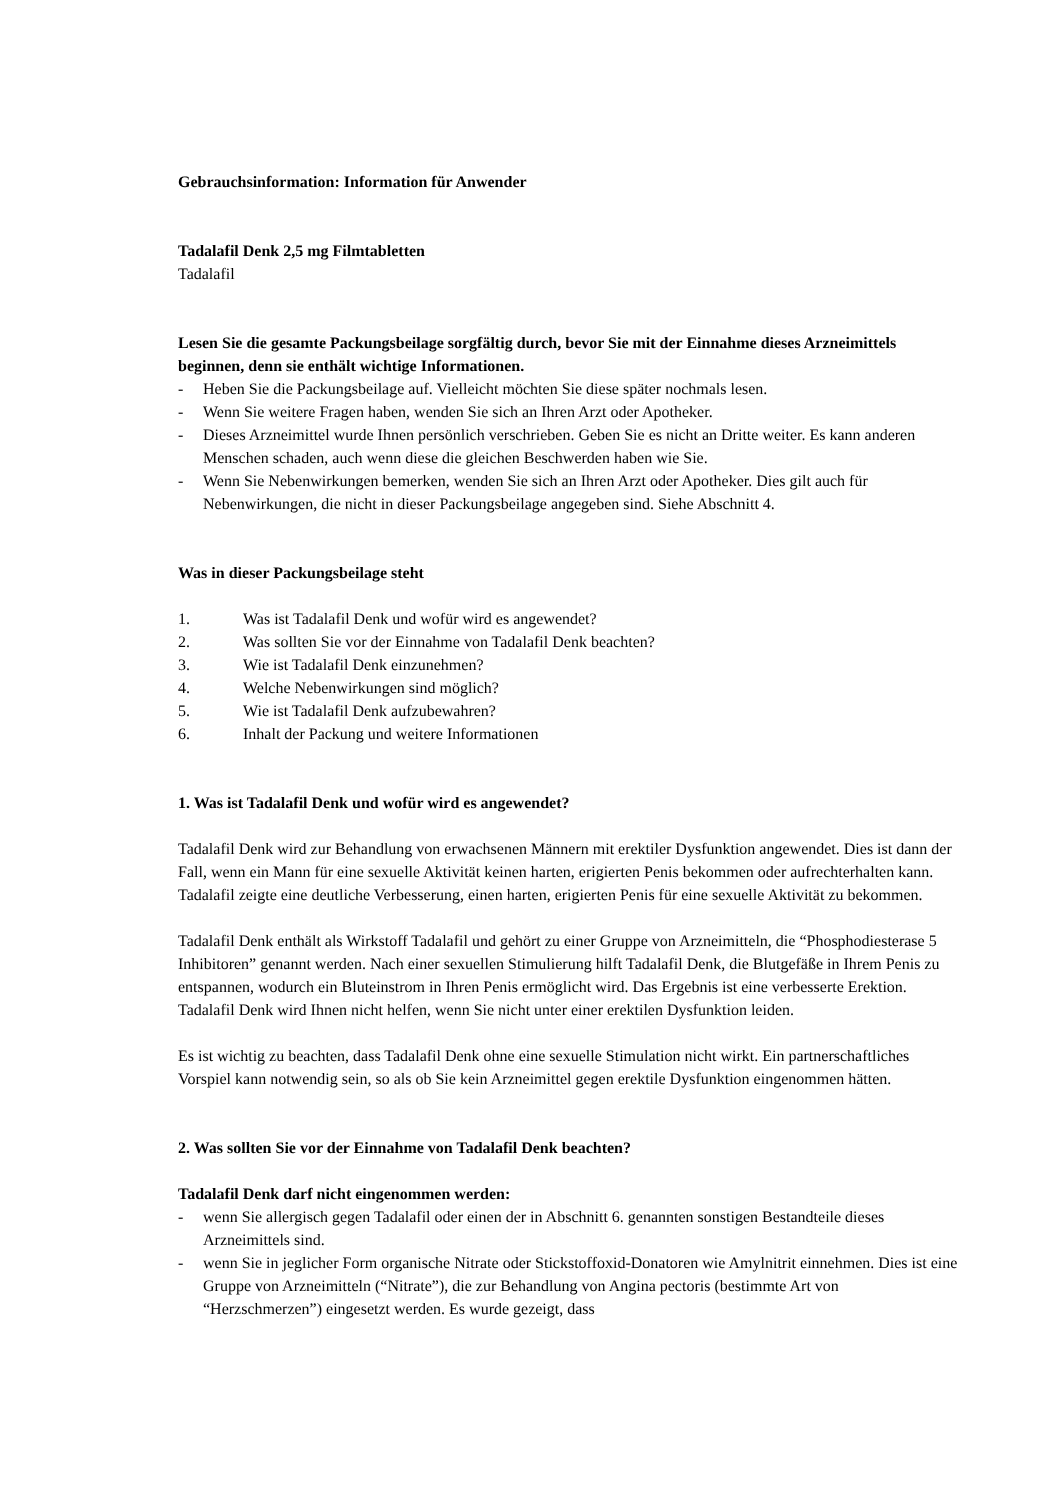Gebrauchsinformation: Information für Anwender
Tadalafil Denk 2,5 mg Filmtabletten
Tadalafil
Lesen Sie die gesamte Packungsbeilage sorgfältig durch, bevor Sie mit der Einnahme dieses Arzneimittels beginnen, denn sie enthält wichtige Informationen.
- Heben Sie die Packungsbeilage auf. Vielleicht möchten Sie diese später nochmals lesen.
- Wenn Sie weitere Fragen haben, wenden Sie sich an Ihren Arzt oder Apotheker.
- Dieses Arzneimittel wurde Ihnen persönlich verschrieben. Geben Sie es nicht an Dritte weiter. Es kann anderen Menschen schaden, auch wenn diese die gleichen Beschwerden haben wie Sie.
- Wenn Sie Nebenwirkungen bemerken, wenden Sie sich an Ihren Arzt oder Apotheker. Dies gilt auch für Nebenwirkungen, die nicht in dieser Packungsbeilage angegeben sind. Siehe Abschnitt 4.
Was in dieser Packungsbeilage steht
1. Was ist Tadalafil Denk und wofür wird es angewendet?
2. Was sollten Sie vor der Einnahme von Tadalafil Denk beachten?
3. Wie ist Tadalafil Denk einzunehmen?
4. Welche Nebenwirkungen sind möglich?
5. Wie ist Tadalafil Denk aufzubewahren?
6. Inhalt der Packung und weitere Informationen
1. Was ist Tadalafil Denk und wofür wird es angewendet?
Tadalafil Denk wird zur Behandlung von erwachsenen Männern mit erektiler Dysfunktion angewendet. Dies ist dann der Fall, wenn ein Mann für eine sexuelle Aktivität keinen harten, erigierten Penis bekommen oder aufrechterhalten kann. Tadalafil zeigte eine deutliche Verbesserung, einen harten, erigierten Penis für eine sexuelle Aktivität zu bekommen.
Tadalafil Denk enthält als Wirkstoff Tadalafil und gehört zu einer Gruppe von Arzneimitteln, die “Phosphodiesterase 5 Inhibitoren” genannt werden. Nach einer sexuellen Stimulierung hilft Tadalafil Denk, die Blutgefäße in Ihrem Penis zu entspannen, wodurch ein Bluteinstrom in Ihren Penis ermöglicht wird. Das Ergebnis ist eine verbesserte Erektion. Tadalafil Denk wird Ihnen nicht helfen, wenn Sie nicht unter einer erektilen Dysfunktion leiden.
Es ist wichtig zu beachten, dass Tadalafil Denk ohne eine sexuelle Stimulation nicht wirkt. Ein partnerschaftliches Vorspiel kann notwendig sein, so als ob Sie kein Arzneimittel gegen erektile Dysfunktion eingenommen hätten.
2. Was sollten Sie vor der Einnahme von Tadalafil Denk beachten?
Tadalafil Denk darf nicht eingenommen werden:
- wenn Sie allergisch gegen Tadalafil oder einen der in Abschnitt 6. genannten sonstigen Bestandteile dieses Arzneimittels sind.
- wenn Sie in jeglicher Form organische Nitrate oder Stickstoffoxid-Donatoren wie Amylnitrit einnehmen. Dies ist eine Gruppe von Arzneimitteln (“Nitrate”), die zur Behandlung von Angina pectoris (bestimmte Art von “Herzschmerzen”) eingesetzt werden. Es wurde gezeigt, dass